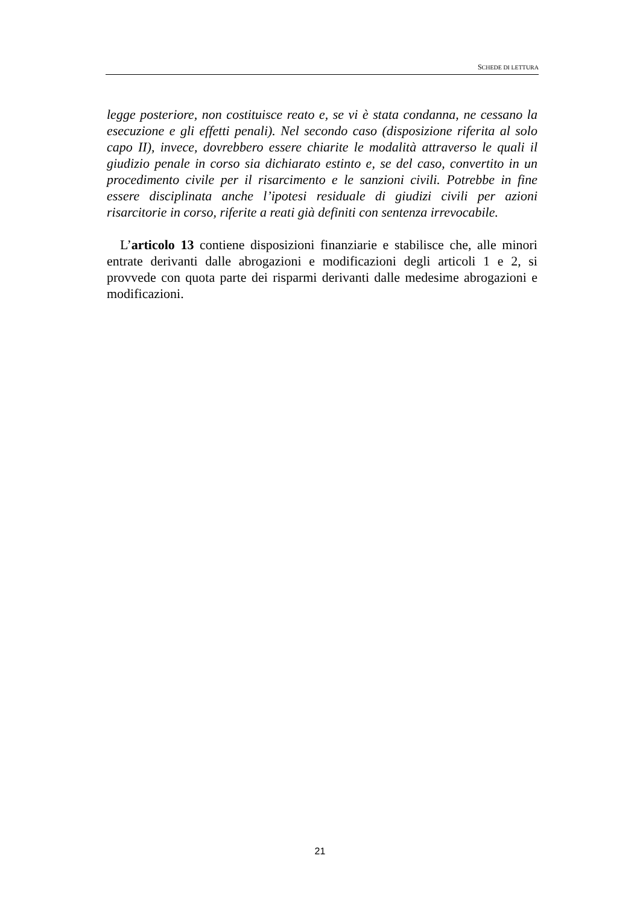SCHEDE DI LETTURA
legge posteriore, non costituisce reato e, se vi è stata condanna, ne cessano la esecuzione e gli effetti penali). Nel secondo caso (disposizione riferita al solo capo II), invece, dovrebbero essere chiarite le modalità attraverso le quali il giudizio penale in corso sia dichiarato estinto e, se del caso, convertito in un procedimento civile per il risarcimento e le sanzioni civili. Potrebbe in fine essere disciplinata anche l’ipotesi residuale di giudizi civili per azioni risarcitorie in corso, riferite a reati già definiti con sentenza irrevocabile.
L’articolo 13 contiene disposizioni finanziarie e stabilisce che, alle minori entrate derivanti dalle abrogazioni e modificazioni degli articoli 1 e 2, si provvede con quota parte dei risparmi derivanti dalle medesime abrogazioni e modificazioni.
21